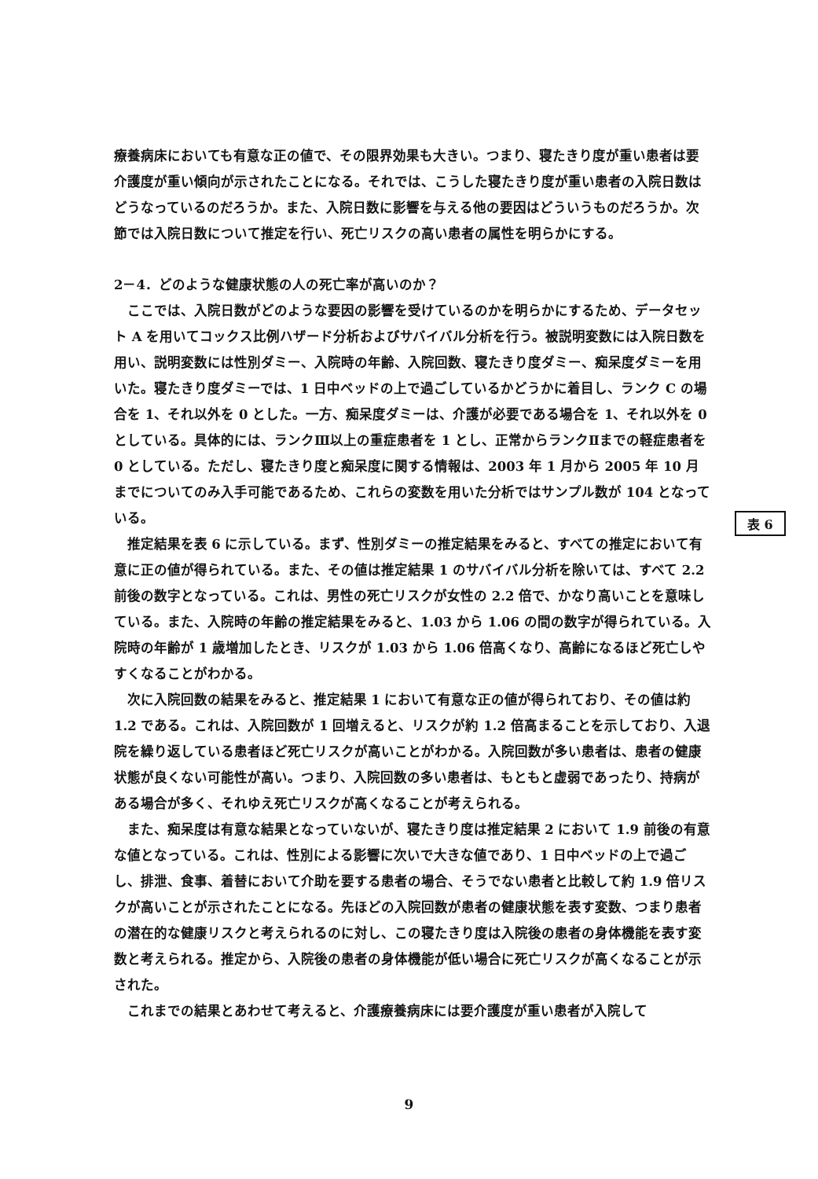療養病床においても有意な正の値で、その限界効果も大きい。つまり、寝たきり度が重い患者は要介護度が重い傾向が示されたことになる。それでは、こうした寝たきり度が重い患者の入院日数はどうなっているのだろうか。また、入院日数に影響を与える他の要因はどういうものだろうか。次節では入院日数について推定を行い、死亡リスクの高い患者の属性を明らかにする。
2－4．どのような健康状態の人の死亡率が高いのか？
ここでは、入院日数がどのような要因の影響を受けているのかを明らかにするため、データセット A を用いてコックス比例ハザード分析およびサバイバル分析を行う。被説明変数には入院日数を用い、説明変数には性別ダミー、入院時の年齢、入院回数、寝たきり度ダミー、痴呆度ダミーを用いた。寝たきり度ダミーでは、1 日中ベッドの上で過ごしているかどうかに着目し、ランク C の場合を 1、それ以外を 0 とした。一方、痴呆度ダミーは、介護が必要である場合を 1、それ以外を 0 としている。具体的には、ランクⅢ以上の重症患者を 1 とし、正常からランクⅡまでの軽症患者を 0 としている。ただし、寝たきり度と痴呆度に関する情報は、2003 年 1 月から 2005 年 10 月までについてのみ入手可能であるため、これらの変数を用いた分析ではサンプル数が 104 となっている。
推定結果を表 6 に示している。まず、性別ダミーの推定結果をみると、すべての推定において有意に正の値が得られている。また、その値は推定結果 1 のサバイバル分析を除いては、すべて 2.2 前後の数字となっている。これは、男性の死亡リスクが女性の 2.2 倍で、かなり高いことを意味している。また、入院時の年齢の推定結果をみると、1.03 から 1.06 の間の数字が得られている。入院時の年齢が 1 歳増加したとき、リスクが 1.03 から 1.06 倍高くなり、高齢になるほど死亡しやすくなることがわかる。
次に入院回数の結果をみると、推定結果 1 において有意な正の値が得られており、その値は約 1.2 である。これは、入院回数が 1 回増えると、リスクが約 1.2 倍高まることを示しており、入退院を繰り返している患者ほど死亡リスクが高いことがわかる。入院回数が多い患者は、患者の健康状態が良くない可能性が高い。つまり、入院回数の多い患者は、もともと虚弱であったり、持病がある場合が多く、それゆえ死亡リスクが高くなることが考えられる。
また、痴呆度は有意な結果となっていないが、寝たきり度は推定結果 2 において 1.9 前後の有意な値となっている。これは、性別による影響に次いで大きな値であり、1 日中ベッドの上で過ごし、排泄、食事、着替において介助を要する患者の場合、そうでない患者と比較して約 1.9 倍リスクが高いことが示されたことになる。先ほどの入院回数が患者の健康状態を表す変数、つまり患者の潜在的な健康リスクと考えられるのに対し、この寝たきり度は入院後の患者の身体機能を表す変数と考えられる。推定から、入院後の患者の身体機能が低い場合に死亡リスクが高くなることが示された。
これまでの結果とあわせて考えると、介護療養病床には要介護度が重い患者が入院して
表 6
9